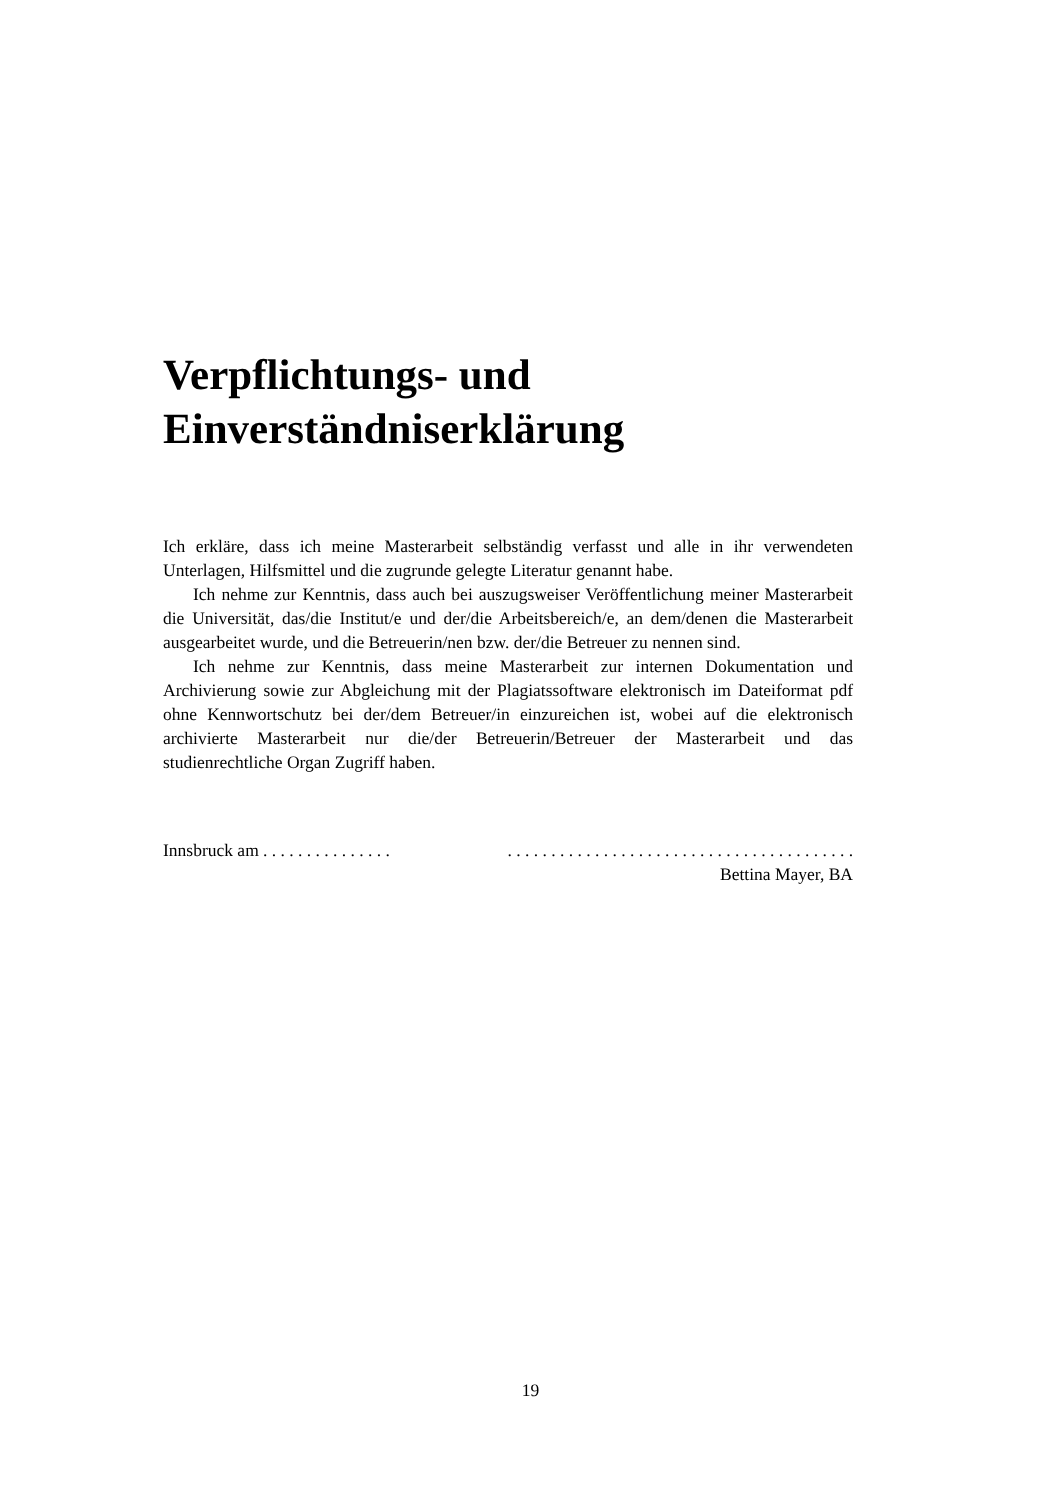Verpflichtungs- und
Einverständniserklärung
Ich erkläre, dass ich meine Masterarbeit selbständig verfasst und alle in ihr verwendeten Unterlagen, Hilfsmittel und die zugrunde gelegte Literatur genannt habe.
Ich nehme zur Kenntnis, dass auch bei auszugsweiser Veröffentlichung meiner Masterarbeit die Universität, das/die Institut/e und der/die Arbeitsbereich/e, an dem/denen die Masterarbeit ausgearbeitet wurde, und die Betreuerin/nen bzw. der/die Betreuer zu nennen sind.
Ich nehme zur Kenntnis, dass meine Masterarbeit zur internen Dokumentation und Archivierung sowie zur Abgleichung mit der Plagiatssoftware elektronisch im Dateiformat pdf ohne Kennwortschutz bei der/dem Betreuer/in einzureichen ist, wobei auf die elektronisch archivierte Masterarbeit nur die/der Betreuerin/Betreuer der Masterarbeit und das studienrechtliche Organ Zugriff haben.
Innsbruck am . . . . . . . . . . . . . . .
. . . . . . . . . . . . . . . . . . . . . . . . . . . . . . . . . . . . . . . .
Bettina Mayer, BA
19